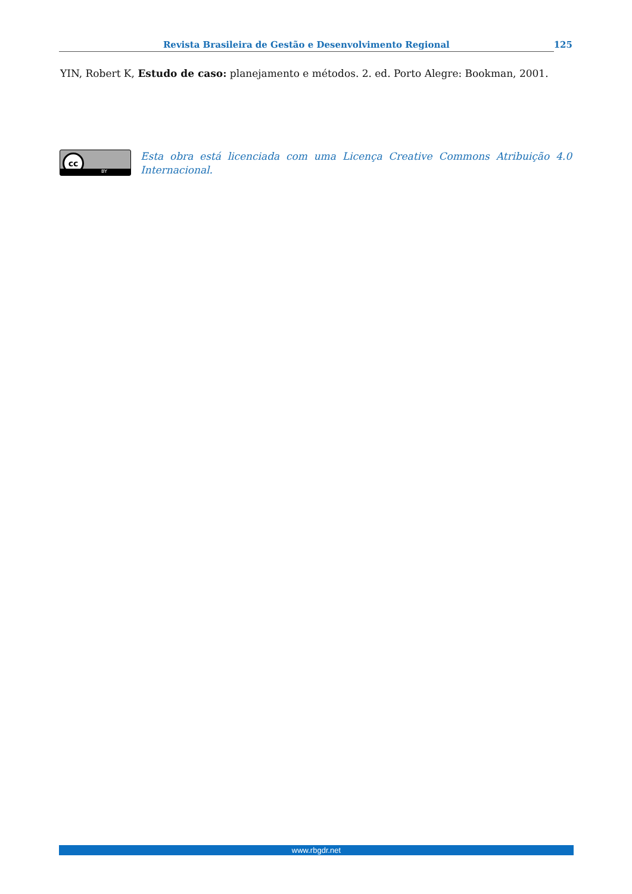Revista Brasileira de Gestão e Desenvolvimento Regional 125
YIN, Robert K, Estudo de caso: planejamento e métodos. 2. ed. Porto Alegre: Bookman, 2001.
cc
BY
Esta obra está licenciada com uma Licença Creative Commons Atribuição 4.0 Internacional.
www.rbgdr.net